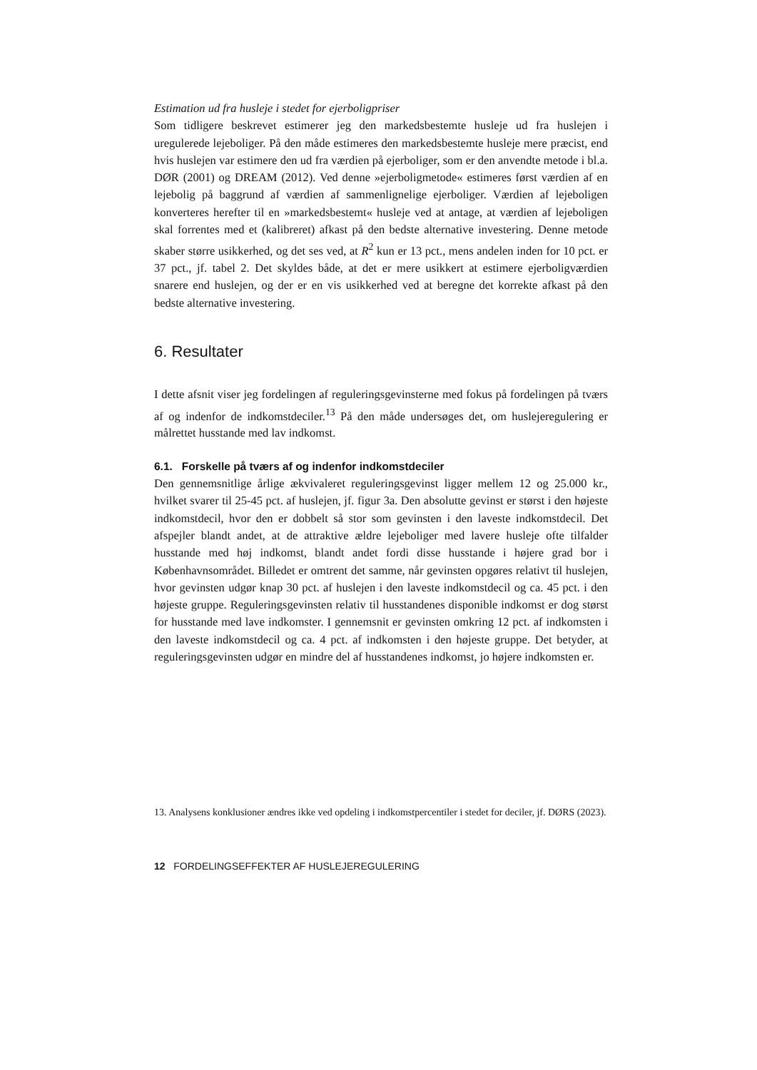Estimation ud fra husleje i stedet for ejerboligpriser
Som tidligere beskrevet estimerer jeg den markedsbestemte husleje ud fra huslejen i uregulerede lejeboliger. På den måde estimeres den markedsbestemte husleje mere præcist, end hvis huslejen var estimere den ud fra værdien på ejerboliger, som er den anvendte metode i bl.a. DØR (2001) og DREAM (2012). Ved denne »ejerboligmetode« estimeres først værdien af en lejebolig på baggrund af værdien af sammenlignelige ejerboliger. Værdien af lejeboligen konverteres herefter til en »markedsbestemt« husleje ved at antage, at værdien af lejeboligen skal forrentes med et (kalibreret) afkast på den bedste alternative investering. Denne metode skaber større usikkerhed, og det ses ved, at R<sup>2</sup> kun er 13 pct., mens andelen inden for 10 pct. er 37 pct., jf. tabel 2. Det skyldes både, at det er mere usikkert at estimere ejerboligværdien snarere end huslejen, og der er en vis usikkerhed ved at beregne det korrekte afkast på den bedste alternative investering.
6. Resultater
I dette afsnit viser jeg fordelingen af reguleringsgevinsterne med fokus på fordelingen på tværs af og indenfor de indkomstdeciler.<sup>13</sup> På den måde undersøges det, om huslejeregulering er målrettet husstande med lav indkomst.
6.1. Forskelle på tværs af og indenfor indkomstdeciler
Den gennemsnitlige årlige ækvivaleret reguleringsgevinst ligger mellem 12 og 25.000 kr., hvilket svarer til 25-45 pct. af huslejen, jf. figur 3a. Den absolutte gevinst er størst i den højeste indkomstdecil, hvor den er dobbelt så stor som gevinsten i den laveste indkomstdecil. Det afspejler blandt andet, at de attraktive ældre lejeboliger med lavere husleje ofte tilfalder husstande med høj indkomst, blandt andet fordi disse husstande i højere grad bor i Københavnsområdet. Billedet er omtrent det samme, når gevinsten opgøres relativt til huslejen, hvor gevinsten udgør knap 30 pct. af huslejen i den laveste indkomstdecil og ca. 45 pct. i den højeste gruppe. Reguleringsgevinsten relativ til husstandenes disponible indkomst er dog størst for husstande med lave indkomster. I gennemsnit er gevinsten omkring 12 pct. af indkomsten i den laveste indkomstdecil og ca. 4 pct. af indkomsten i den højeste gruppe. Det betyder, at reguleringsgevinsten udgør en mindre del af husstandenes indkomst, jo højere indkomsten er.
13. Analysens konklusioner ændres ikke ved opdeling i indkomstpercentiler i stedet for deciler, jf. DØRS (2023).
12 FORDELINGSEFFEKTER AF HUSLEJEREGULERING